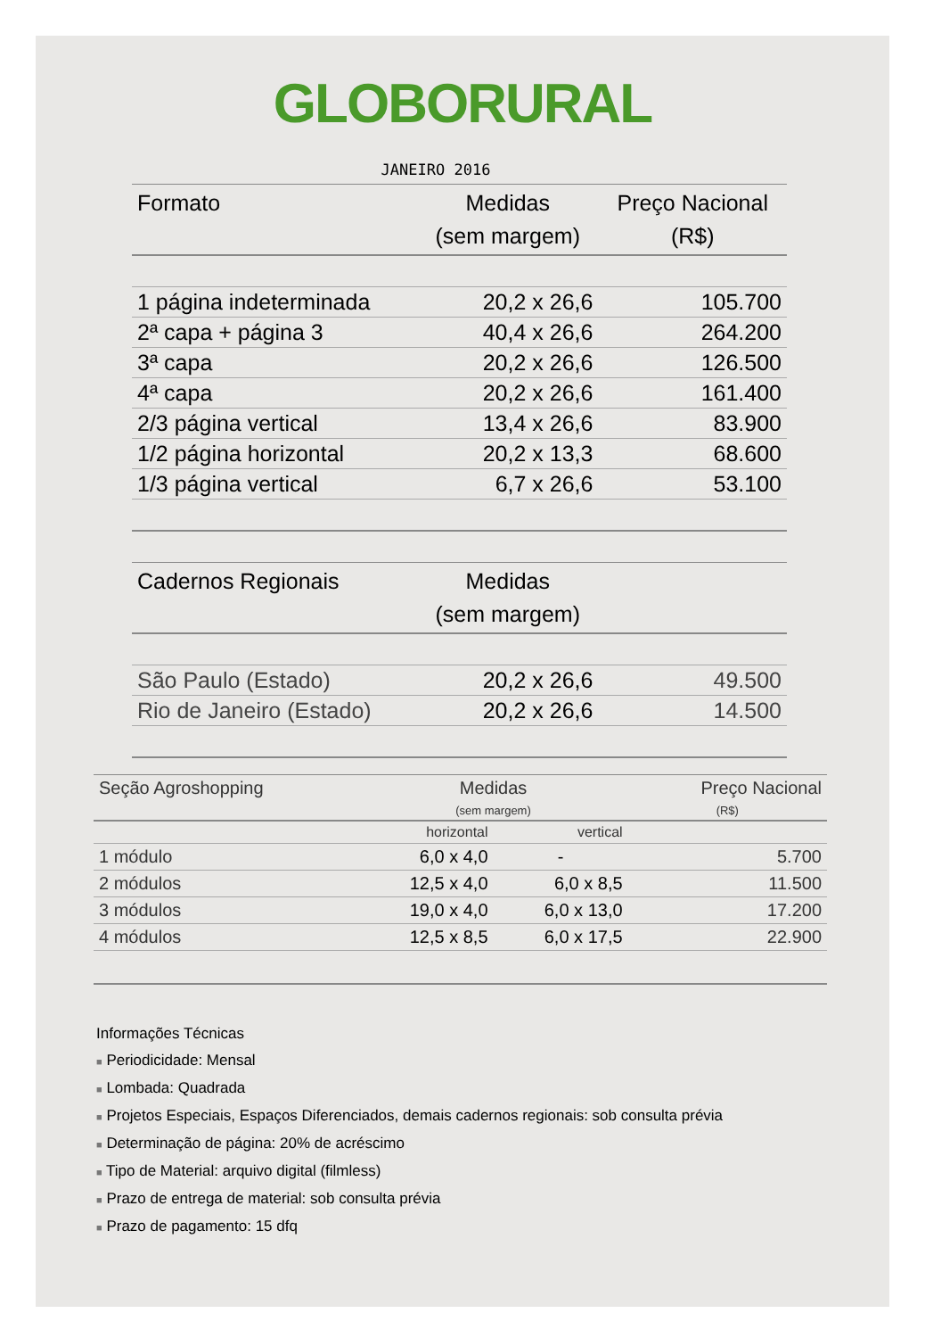GLOBORURAL
JANEIRO 2016
| Formato | Medidas (sem margem) | Preço Nacional (R$) |
| --- | --- | --- |
| 1 página indeterminada | 20,2 x 26,6 | 105.700 |
| 2ª capa + página 3 | 40,4 x 26,6 | 264.200 |
| 3ª capa | 20,2 x 26,6 | 126.500 |
| 4ª capa | 20,2 x 26,6 | 161.400 |
| 2/3 página vertical | 13,4 x 26,6 | 83.900 |
| 1/2 página horizontal | 20,2 x 13,3 | 68.600 |
| 1/3 página vertical | 6,7 x 26,6 | 53.100 |
| Cadernos Regionais | Medidas (sem margem) | |
| São Paulo (Estado) | 20,2 x 26,6 | 49.500 |
| Rio de Janeiro (Estado) | 20,2 x 26,6 | 14.500 |
| Seção Agroshopping | Medidas | | Preço Nacional |
| --- | --- | --- | --- |
| | (sem margem) | | (R$) |
| | horizontal | vertical | |
| 1 módulo | 6,0 x 4,0 | - | 5.700 |
| 2 módulos | 12,5 x 4,0 | 6,0 x 8,5 | 11.500 |
| 3 módulos | 19,0 x 4,0 | 6,0 x 13,0 | 17.200 |
| 4 módulos | 12,5 x 8,5 | 6,0 x 17,5 | 22.900 |
Informações Técnicas
■ Periodicidade: Mensal
■ Lombada: Quadrada
■ Projetos Especiais, Espaços Diferenciados, demais cadernos regionais: sob consulta prévia
■ Determinação de página: 20% de acréscimo
■ Tipo de Material: arquivo digital (filmless)
■ Prazo de entrega de material: sob consulta prévia
■ Prazo de pagamento: 15 dfq